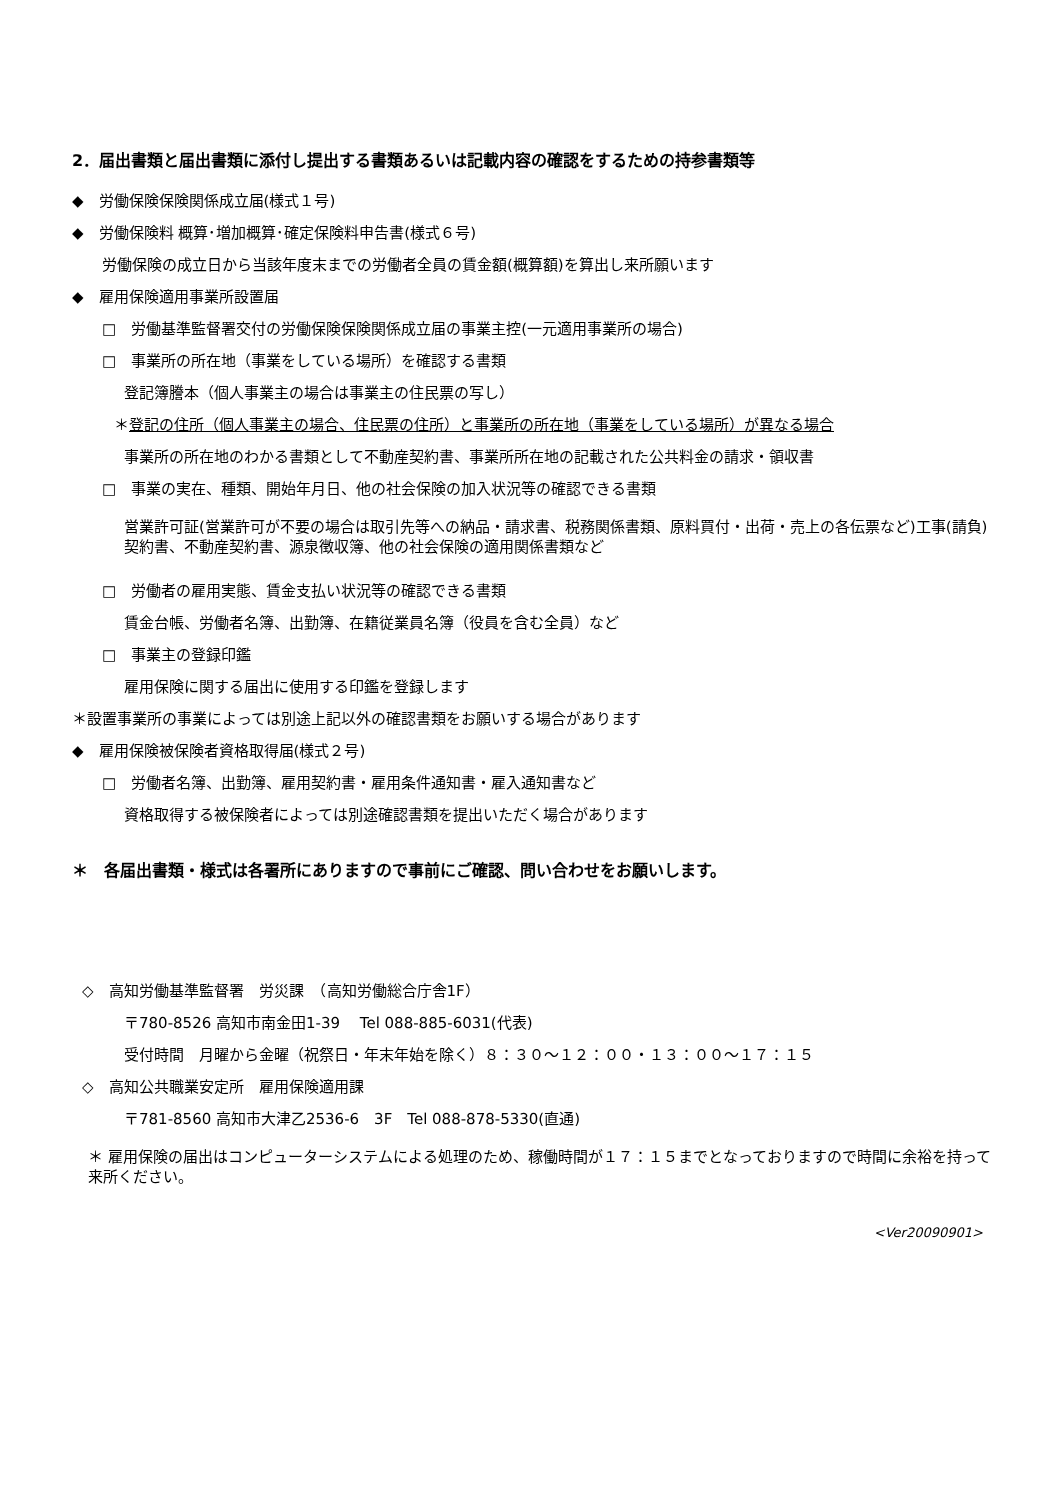2．届出書類と届出書類に添付し提出する書類あるいは記載内容の確認をするための持参書類等
◆　労働保険保険関係成立届(様式１号)
◆　労働保険料 概算･増加概算･確定保険料申告書(様式６号)
労働保険の成立日から当該年度末までの労働者全員の賃金額(概算額)を算出し来所願います
◆　雇用保険適用事業所設置届
□　労働基準監督署交付の労働保険保険関係成立届の事業主控(一元適用事業所の場合)
□　事業所の所在地（事業をしている場所）を確認する書類
登記簿謄本（個人事業主の場合は事業主の住民票の写し）
＊登記の住所（個人事業主の場合、住民票の住所）と事業所の所在地（事業をしている場所）が異なる場合
事業所の所在地のわかる書類として不動産契約書、事業所所在地の記載された公共料金の請求・領収書
□　事業の実在、種類、開始年月日、他の社会保険の加入状況等の確認できる書類
営業許可証(営業許可が不要の場合は取引先等への納品・請求書、税務関係書類、原料買付・出荷・売上の各伝票など)工事(請負)契約書、不動産契約書、源泉徴収簿、他の社会保険の適用関係書類など
□　労働者の雇用実態、賃金支払い状況等の確認できる書類
賃金台帳、労働者名簿、出勤簿、在籍従業員名簿（役員を含む全員）など
□　事業主の登録印鑑
雇用保険に関する届出に使用する印鑑を登録します
＊設置事業所の事業によっては別途上記以外の確認書類をお願いする場合があります
◆　雇用保険被保険者資格取得届(様式２号)
□　労働者名簿、出勤簿、雇用契約書・雇用条件通知書・雇入通知書など
資格取得する被保険者によっては別途確認書類を提出いただく場合があります
＊　各届出書類・様式は各署所にありますので事前にご確認、問い合わせをお願いします。
◇　高知労働基準監督署　労災課　（高知労働総合庁舎1F）
〒780-8526 高知市南金田1-39　 Tel 088-885-6031(代表)
受付時間　月曜から金曜（祝祭日・年末年始を除く）８：３０～１２：００・１３：００～１７：１５
◇　高知公共職業安定所　雇用保険適用課
〒781-8560 高知市大津乙2536-6　3F　Tel 088-878-5330(直通)
＊ 雇用保険の届出はコンピューターシステムによる処理のため、稼働時間が１７：１５までとなっておりますので時間に余裕を持って来所ください。
<Ver20090901>